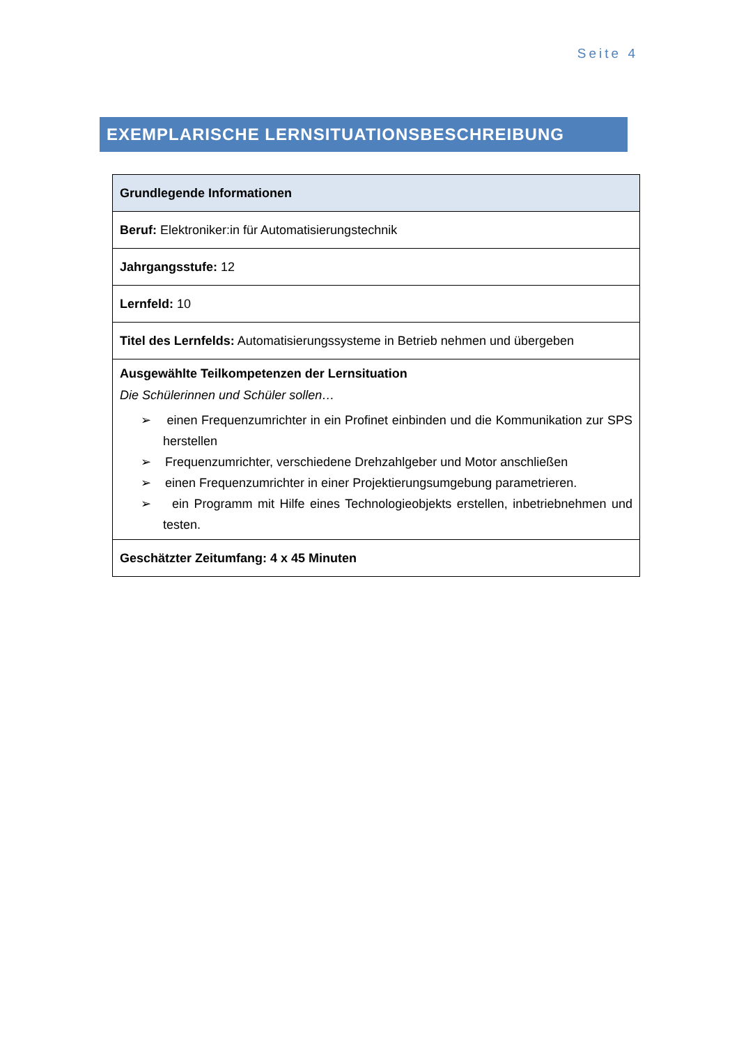Seite 4
EXEMPLARISCHE LERNSITUATIONSBESCHREIBUNG
| Grundlegende Informationen |
| --- |
| Beruf: Elektroniker:in für Automatisierungstechnik |
| Jahrgangsstufe: 12 |
| Lernfeld: 10 |
| Titel des Lernfelds: Automatisierungssysteme in Betrieb nehmen und übergeben |
| Ausgewählte Teilkompetenzen der Lernsituation Die Schülerinnen und Schüler sollen… ➢ einen Frequenzumrichter in ein Profinet einbinden und die Kommunikation zur SPS herstellen ➢ Frequenzumrichter, verschiedene Drehzahlgeber und Motor anschließen ➢ einen Frequenzumrichter in einer Projektierungsumgebung parametrieren. ➢ ein Programm mit Hilfe eines Technologieobjekts erstellen, inbetriebnehmen und testen. |
| Geschätzter Zeitumfang: 4 x 45 Minuten |